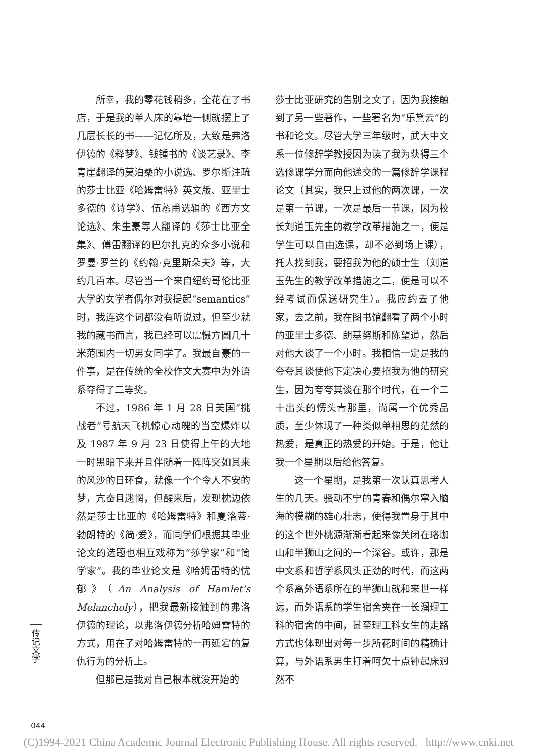所幸，我的零花钱稍多，全花在了书店，于是我的单人床的靠墙一侧就摆上了几层长长的书——记忆所及，大致是弗洛伊德的《释梦》、钱锺书的《谈艺录》、李青崖翻译的莫泊桑的小说选、罗尔斯注疏的莎士比亚《哈姆雷特》英文版、亚里士多德的《诗学》、伍蠡甫选辑的《西方文论选》、朱生豪等人翻译的《莎士比亚全集》、傅雷翻译的巴尔扎克的众多小说和罗曼·罗兰的《约翰·克里斯朵夫》等，大约几百本。尽管当一个来自纽约哥伦比亚大学的女学者偶尔对我提起“semantics”时，我连这个词都没有听说过，但至少就我的藏书而言，我已经可以震慑方圆几十米范围内一切男女同学了。我最自豪的一件事，是在传统的全校作文大赛中为外语系夺得了二等奖。
不过，1986 年 1 月 28 日美国“挑战者”号航天飞机惊心动魄的当空爆炸以及 1987 年 9 月 23 日使得上午的大地一时黑暗下来并且伴随着一阵阵突如其来的风沙的日环食，就像一个个令人不安的梦，亢奋且迷惘，但醒来后，发现枕边依然是莎士比亚的《哈姆雷特》和夏洛蒂·勃朗特的《简·爱》，而同学们根据其毕业论文的选题也相互戏称为“莎学家”和“简学家”。我的毕业论文是《哈姆雷特的忧郁》（An Analysis of Hamlet’s Melancholy），把我最新接触到的弗洛伊德的理论，以弗洛伊德分析哈姆雷特的方式，用在了对哈姆雷特的一再延宕的复仇行为的分析上。
但那已是我对自己根本就没开始的
莎士比亚研究的告别之文了，因为我接触到了另一些著作，一些署名为“乐黛云”的书和论文。尽管大学三年级时，武大中文系一位修辞学教授因为读了我为获得三个选修课学分而向他递交的一篇修辞学课程论文（其实，我只上过他的两次课，一次是第一节课，一次是最后一节课，因为校长刘道玉先生的教学改革措施之一，便是学生可以自由选课，却不必到场上课），托人找到我，要招我为他的硕士生（刘道玉先生的教学改革措施之二，便是可以不经考试而保送研究生）。我应约去了他家，去之前，我在图书馆翻看了两个小时的亚里士多德、朗基努斯和陈望道，然后对他大谈了一个小时。我相信一定是我的夸夸其谈使他下定决心要招我为他的研究生，因为夸夸其谈在那个时代，在一个二十出头的愣头青那里，尚属一个优秀品质，至少体现了一种类似单相思的茫然的热爱，是真正的热爱的开始。于是，他让我一个星期以后给他答复。
这一个星期，是我第一次认真思考人生的几天。骚动不宁的青春和偶尔窜入脑海的模糊的雄心壮志，使得我置身于其中的这个世外桃源渐渐看起来像关闭在珞珈山和半狮山之间的一个深谷。或许，那是中文系和哲学系风头正劲的时代，而这两个系离外语系所在的半狮山就和来世一样远，而外语系的学生宿舍夹在一长溜理工科的宿舍的中间，甚至理工科女生的走路方式也体现出对每一步所花时间的精确计算，与外语系男生打着呵欠十点钟起床迥然不
传记文学
044
(C)1994-2021 China Academic Journal Electronic Publishing House. All rights reserved. http://www.cnki.net